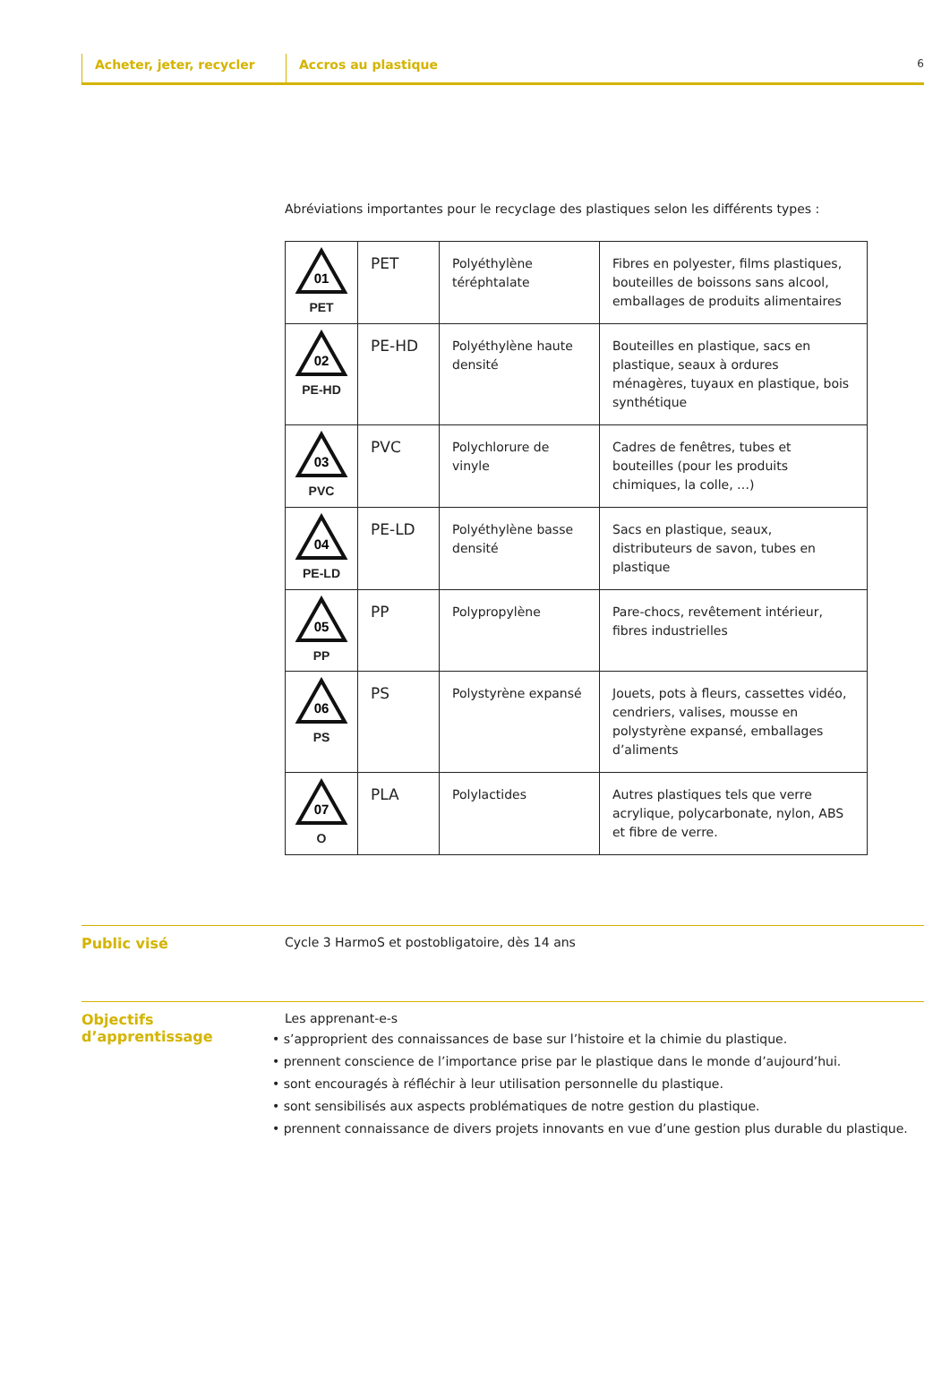Acheter, jeter, recycler Accros au plastique
6
Abréviations importantes pour le recyclage des plastiques selon les différents types :
| 01 PET | PET | Polyéthylène téréphtalate | Fibres en polyester, films plastiques, bouteilles de boissons sans alcool, emballages de produits alimentaires |
| 02 PE-HD | PE-HD | Polyéthylène haute densité | Bouteilles en plastique, sacs en plastique, seaux à ordures ménagères, tuyaux en plastique, bois synthétique |
| 03 PVC | PVC | Polychlorure de vinyle | Cadres de fenêtres, tubes et bouteilles (pour les produits chimiques, la colle, …) |
| 04 PE-LD | PE-LD | Polyéthylène basse densité | Sacs en plastique, seaux, distributeurs de savon, tubes en plastique |
| 05 PP | PP | Polypropylène | Pare-chocs, revêtement intérieur, fibres industrielles |
| 06 PS | PS | Polystyrène expansé | Jouets, pots à fleurs, cassettes vidéo, cendriers, valises, mousse en polystyrène expansé, emballages d’aliments |
| 07 O | PLA | Polylactides | Autres plastiques tels que verre acrylique, polycarbonate, nylon, ABS et fibre de verre. |
Public visé Cycle 3 HarmoS et postobligatoire, dès 14 ans
Objectifs d’apprentissage
Les apprenant-e-s
• s’approprient des connaissances de base sur l’histoire et la chimie du plastique.
• prennent conscience de l’importance prise par le plastique dans le monde d’aujourd’hui.
• sont encouragés à réfléchir à leur utilisation personnelle du plastique.
• sont sensibilisés aux aspects problématiques de notre gestion du plastique.
• prennent connaissance de divers projets innovants en vue d’une gestion plus durable du plastique.